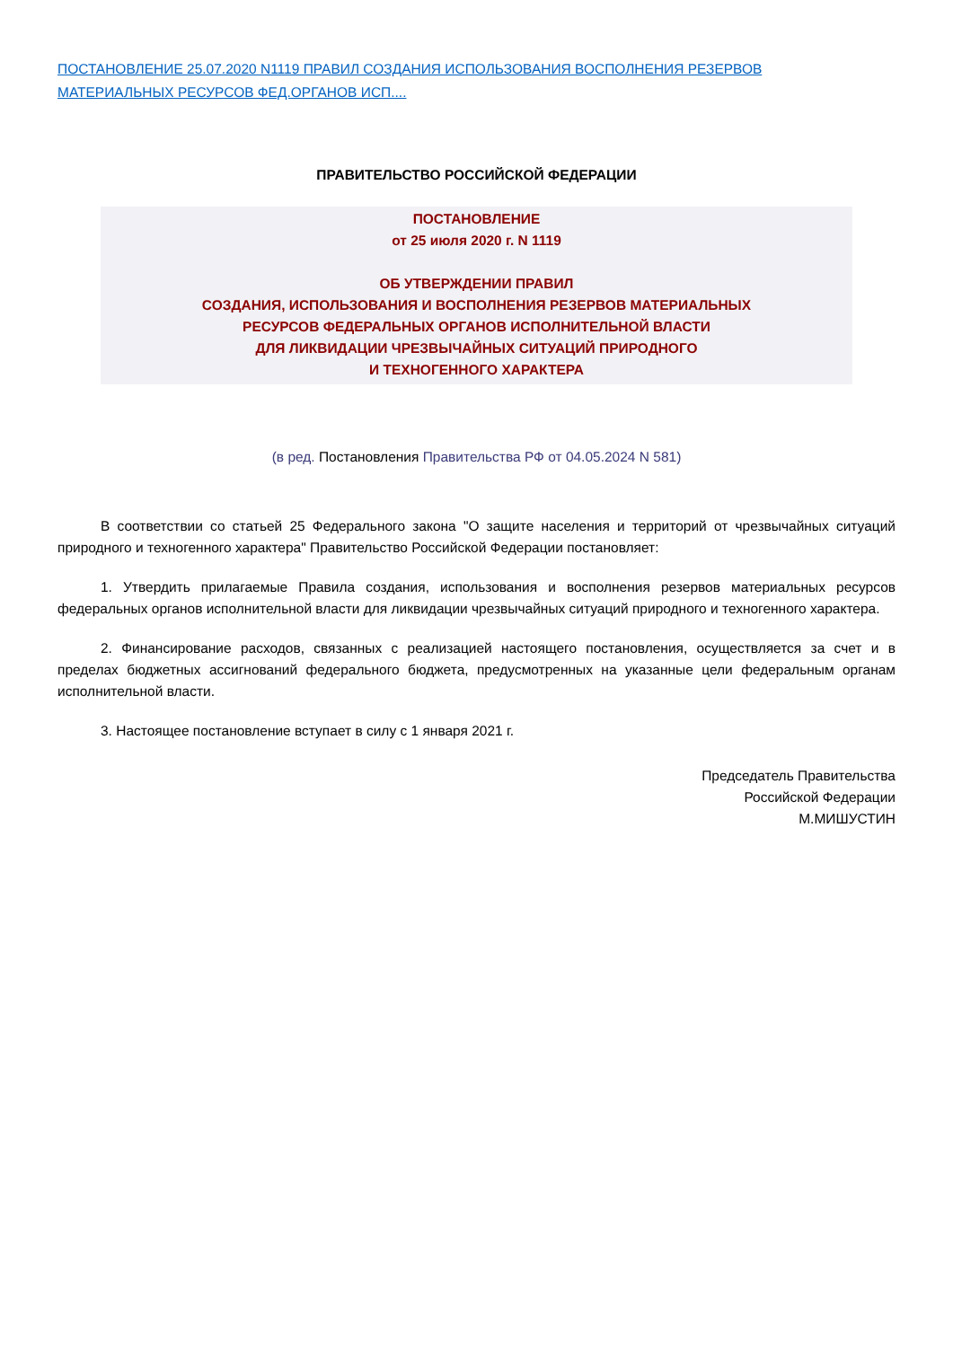ПОСТАНОВЛЕНИЕ 25.07.2020 N1119 ПРАВИЛ СОЗДАНИЯ ИСПОЛЬЗОВАНИЯ ВОСПОЛНЕНИЯ РЕЗЕРВОВ
МАТЕРИАЛЬНЫХ РЕСУРСОВ ФЕД.ОРГАНОВ ИСП....
ПРАВИТЕЛЬСТВО РОССИЙСКОЙ ФЕДЕРАЦИИ
ПОСТАНОВЛЕНИЕ
от 25 июля 2020 г. N 1119
ОБ УТВЕРЖДЕНИИ ПРАВИЛ
СОЗДАНИЯ, ИСПОЛЬЗОВАНИЯ И ВОСПОЛНЕНИЯ РЕЗЕРВОВ МАТЕРИАЛЬНЫХ
РЕСУРСОВ ФЕДЕРАЛЬНЫХ ОРГАНОВ ИСПОЛНИТЕЛЬНОЙ ВЛАСТИ
ДЛЯ ЛИКВИДАЦИИ ЧРЕЗВЫЧАЙНЫХ СИТУАЦИЙ ПРИРОДНОГО
И ТЕХНОГЕННОГО ХАРАКТЕРА
(в ред. Постановления Правительства РФ от 04.05.2024 N 581)
В соответствии со статьей 25 Федерального закона "О защите населения и территорий от чрезвычайных ситуаций природного и техногенного характера" Правительство Российской Федерации постановляет:
1. Утвердить прилагаемые Правила создания, использования и восполнения резервов материальных ресурсов федеральных органов исполнительной власти для ликвидации чрезвычайных ситуаций природного и техногенного характера.
2. Финансирование расходов, связанных с реализацией настоящего постановления, осуществляется за счет и в пределах бюджетных ассигнований федерального бюджета, предусмотренных на указанные цели федеральным органам исполнительной власти.
3. Настоящее постановление вступает в силу с 1 января 2021 г.
Председатель Правительства
Российской Федерации
М.МИШУСТИН